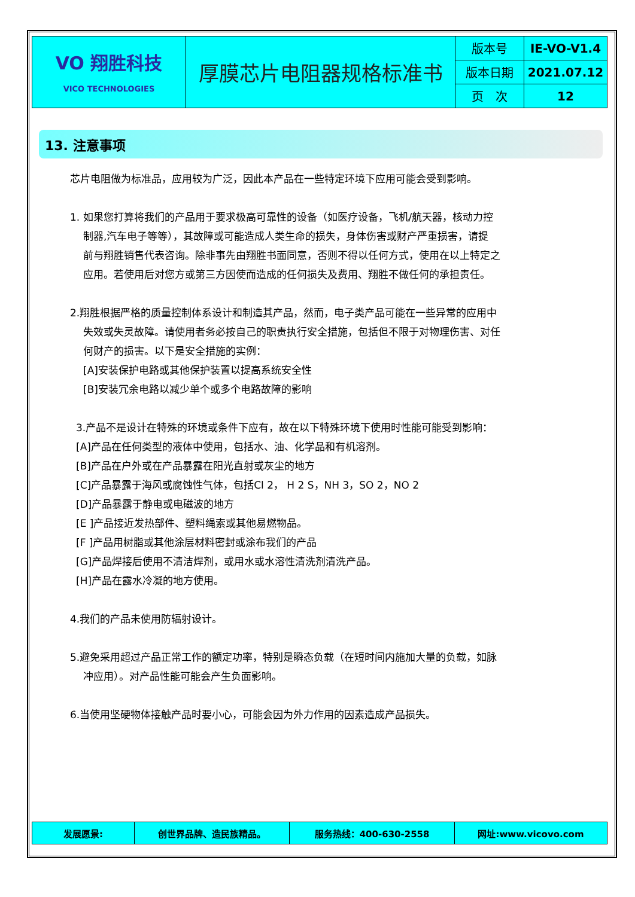| VO 翔胜科技 VICO TECHNOLOGIES | 厚膜芯片电阻器规格标准书 | 版本号 | IE-VO-V1.4 |
| | | 版本日期 | 2021.07.12 |
| | | 页 次 | 12 |
13. 注意事项
芯片电阻做为标准品，应用较为广泛，因此本产品在一些特定环境下应用可能会受到影响。
1. 如果您打算将我们的产品用于要求极高可靠性的设备（如医疗设备，飞机/航天器，核动力控
制器,汽车电子等等），其故障或可能造成人类生命的损失，身体伤害或财产严重损害，请提
前与翔胜销售代表咨询。除非事先由翔胜书面同意，否则不得以任何方式，使用在以上特定之
应用。若使用后对您方或第三方因使而造成的任何损失及费用、翔胜不做任何的承担责任。
2.翔胜根据严格的质量控制体系设计和制造其产品，然而，电子类产品可能在一些异常的应用中
失效或失灵故障。请使用者务必按自己的职责执行安全措施，包括但不限于对物理伤害、对任
何财产的损害。以下是安全措施的实例：
[A]安装保护电路或其他保护装置以提高系统安全性
[B]安装冗余电路以减少单个或多个电路故障的影响
3.产品不是设计在特殊的环境或条件下应有，故在以下特殊环境下使用时性能可能受到影响：
[A]产品在任何类型的液体中使用，包括水、油、化学品和有机溶剂。
[B]产品在户外或在产品暴露在阳光直射或灰尘的地方
[C]产品暴露于海风或腐蚀性气体，包括Cl 2， H 2 S，NH 3，SO 2，NO 2
[D]产品暴露于静电或电磁波的地方
[E ]产品接近发热部件、塑料绳索或其他易燃物品。
[F ]产品用树脂或其他涂层材料密封或涂布我们的产品
[G]产品焊接后使用不清洁焊剂，或用水或水溶性清洗剂清洗产品。
[H]产品在露水冷凝的地方使用。
4.我们的产品未使用防辐射设计。
5.避免采用超过产品正常工作的额定功率，特别是瞬态负载（在短时间内施加大量的负载，如脉
冲应用）。对产品性能可能会产生负面影响。
6.当使用坚硬物体接触产品时要小心，可能会因为外力作用的因素造成产品损失。
| 发展愿景: | 创世界品牌、造民族精品。 | 服务热线：400-630-2558 | 网址:www.vicovo.com |